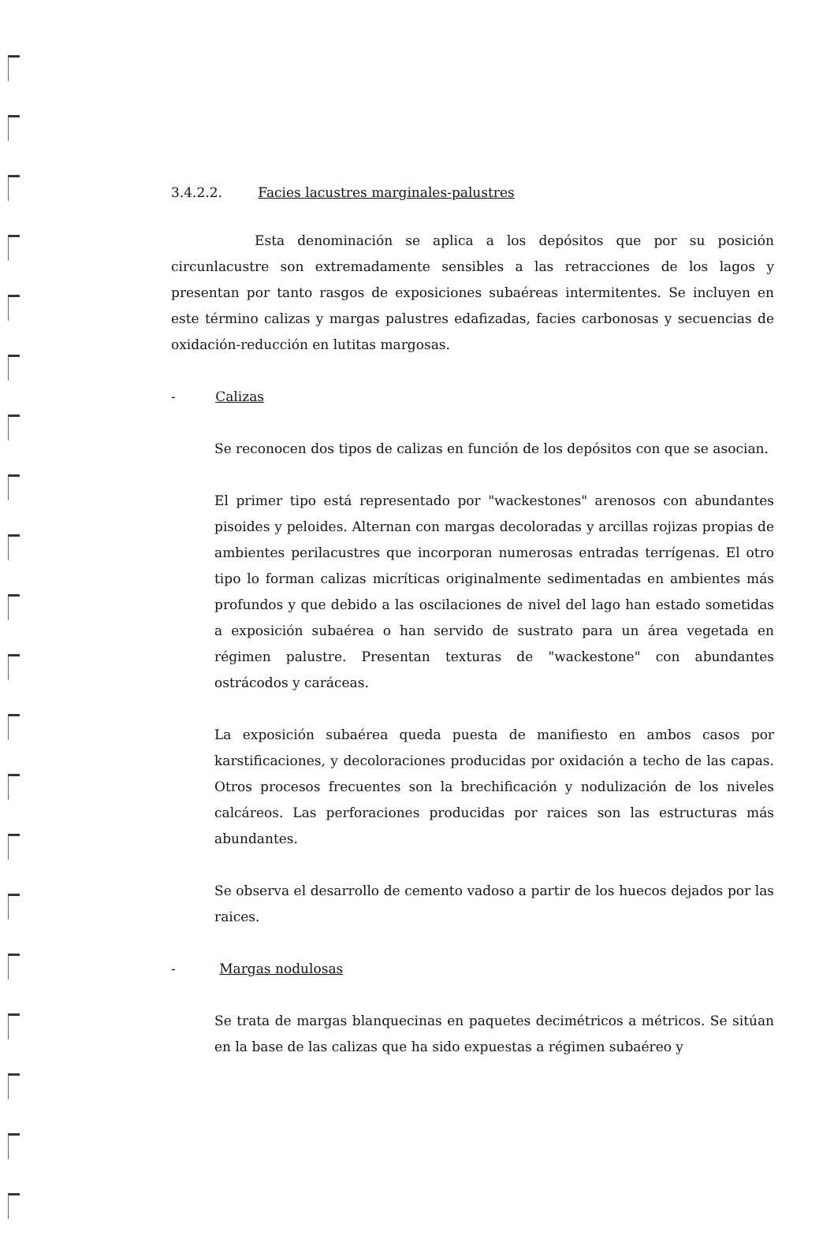3.4.2.2. Facies lacustres marginales-palustres
Esta denominación se aplica a los depósitos que por su posición circunlacustre son extremadamente sensibles a las retracciones de los lagos y presentan por tanto rasgos de exposiciones subaéreas intermitentes. Se incluyen en este término calizas y margas palustres edafizadas, facies carbonosas y secuencias de oxidación-reducción en lutitas margosas.
- Calizas
Se reconocen dos tipos de calizas en función de los depósitos con que se asocian.
El primer tipo está representado por "wackestones" arenosos con abundantes pisoides y peloides. Alternan con margas decoloradas y arcillas rojizas propias de ambientes perilacustres que incorporan numerosas entradas terrígenas. El otro tipo lo forman calizas micríticas originalmente sedimentadas en ambientes más profundos y que debido a las oscilaciones de nivel del lago han estado sometidas a exposición subaérea o han servido de sustrato para un área vegetada en régimen palustre. Presentan texturas de "wackestone" con abundantes ostrácodos y caráceas.
La exposición subaérea queda puesta de manifiesto en ambos casos por karstificaciones, y decoloraciones producidas por oxidación a techo de las capas. Otros procesos frecuentes son la brechificación y nodulización de los niveles calcáreos. Las perforaciones producidas por raices son las estructuras más abundantes.
Se observa el desarrollo de cemento vadoso a partir de los huecos dejados por las raices.
- Margas nodulosas
Se trata de margas blanquecinas en paquetes decimétricos a métricos. Se sitúan en la base de las calizas que ha sido expuestas a régimen subaéreo y